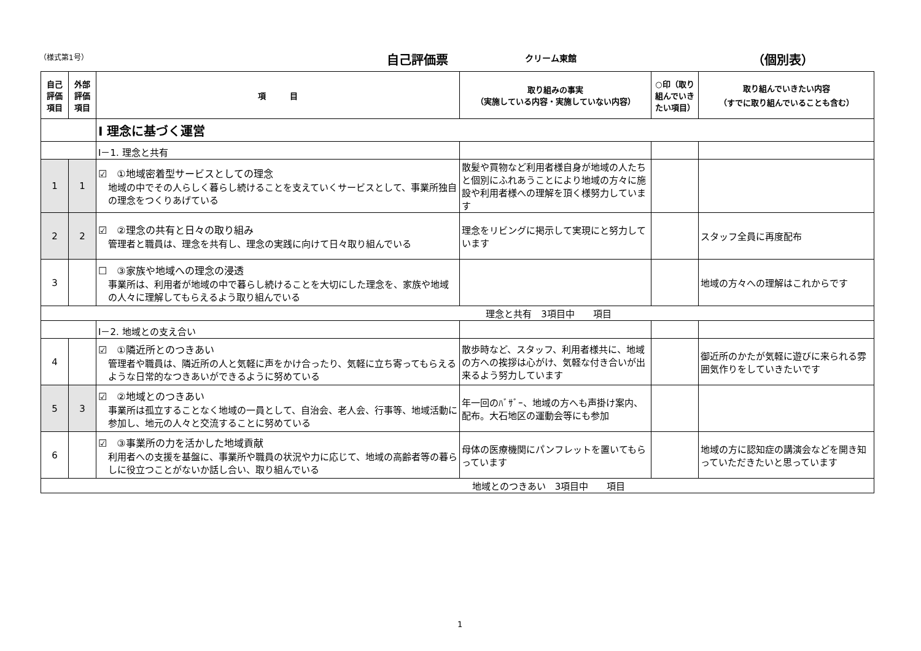（様式第1号） 自己評価票 クリーム東館 （個別表）
| 自己評価項目 | 外部評価項目 | 項 目 | 取り組みの事実 （実施している内容・実施していない内容） | ○印（取り組んでいきたい項目） | 取り組んでいきたい内容 （すでに取り組んでいることも含む） |
| --- | --- | --- | --- | --- | --- |
| | | Ⅰ 理念に基づく運営 | | | |
| | | Ⅰ－1. 理念と共有 | | | |
| 1 | 1 | ☑ ①地域密着型サービスとしての理念 地域の中でその人らしく暮らし続けることを支えていくサービスとして、事業所独自の理念をつくりあげている | 散髪や買物など利用者様自身が地域の人たちと個別にふれあうことにより地域の方々に施設や利用者様への理解を頂く様努力しています | | |
| 2 | 2 | ☑ ②理念の共有と日々の取り組み 管理者と職員は、理念を共有し、理念の実践に向けて日々取り組んでいる | 理念をリビングに掲示して実現にと努力しています | | スタッフ全員に再度配布 |
| 3 | | ☐ ③家族や地域への理念の浸透 事業所は、利用者が地域の中で暮らし続けることを大切にした理念を、家族や地域の人々に理解してもらえるよう取り組んでいる | | | 地域の方々への理解はこれからです |
| 理念と共有 3項目中 項目 | | | | | |
| | | Ⅰ－2. 地域との支え合い | | | |
| 4 | | ☑ ①隣近所とのつきあい 管理者や職員は、隣近所の人と気軽に声をかけ合ったり、気軽に立ち寄ってもらえるような日常的なつきあいができるように努めている | 散歩時など、スタッフ、利用者様共に、地域の方への挨拶は心がけ、気軽な付き合いが出来るよう努力しています | | 御近所のかたが気軽に遊びに来られる雰囲気作りをしていきたいです |
| 5 | 3 | ☑ ②地域とのつきあい 事業所は孤立することなく地域の一員として、自治会、老人会、行事等、地域活動に参加し、地元の人々と交流することに努めている | 年一回のﾊﾞｻﾞｰ、地域の方へも声掛け案内、配布。大石地区の運動会等にも参加 | | |
| 6 | | ☑ ③事業所の力を活かした地域貢献 利用者への支援を基盤に、事業所や職員の状況や力に応じて、地域の高齢者等の暮らしに役立つことがないか話し合い、取り組んでいる | 母体の医療機関にパンフレットを置いてもらっています | | 地域の方に認知症の講演会などを開き知っていただきたいと思っています |
| 地域とのつきあい 3項目中 項目 | | | | | |
1